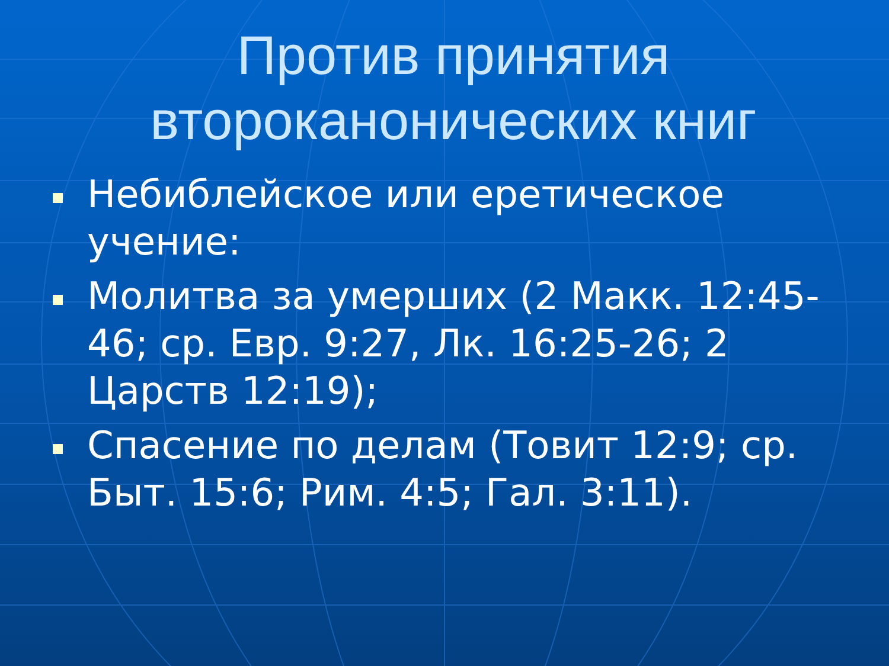Против принятия второканонических книг
Небиблейское или еретическое учение:
Молитва за умерших (2 Макк. 12:45-46; ср. Евр. 9:27, Лк. 16:25-26; 2 Царств 12:19);
Спасение по делам (Товит 12:9; ср. Быт. 15:6; Рим. 4:5; Гал. 3:11).